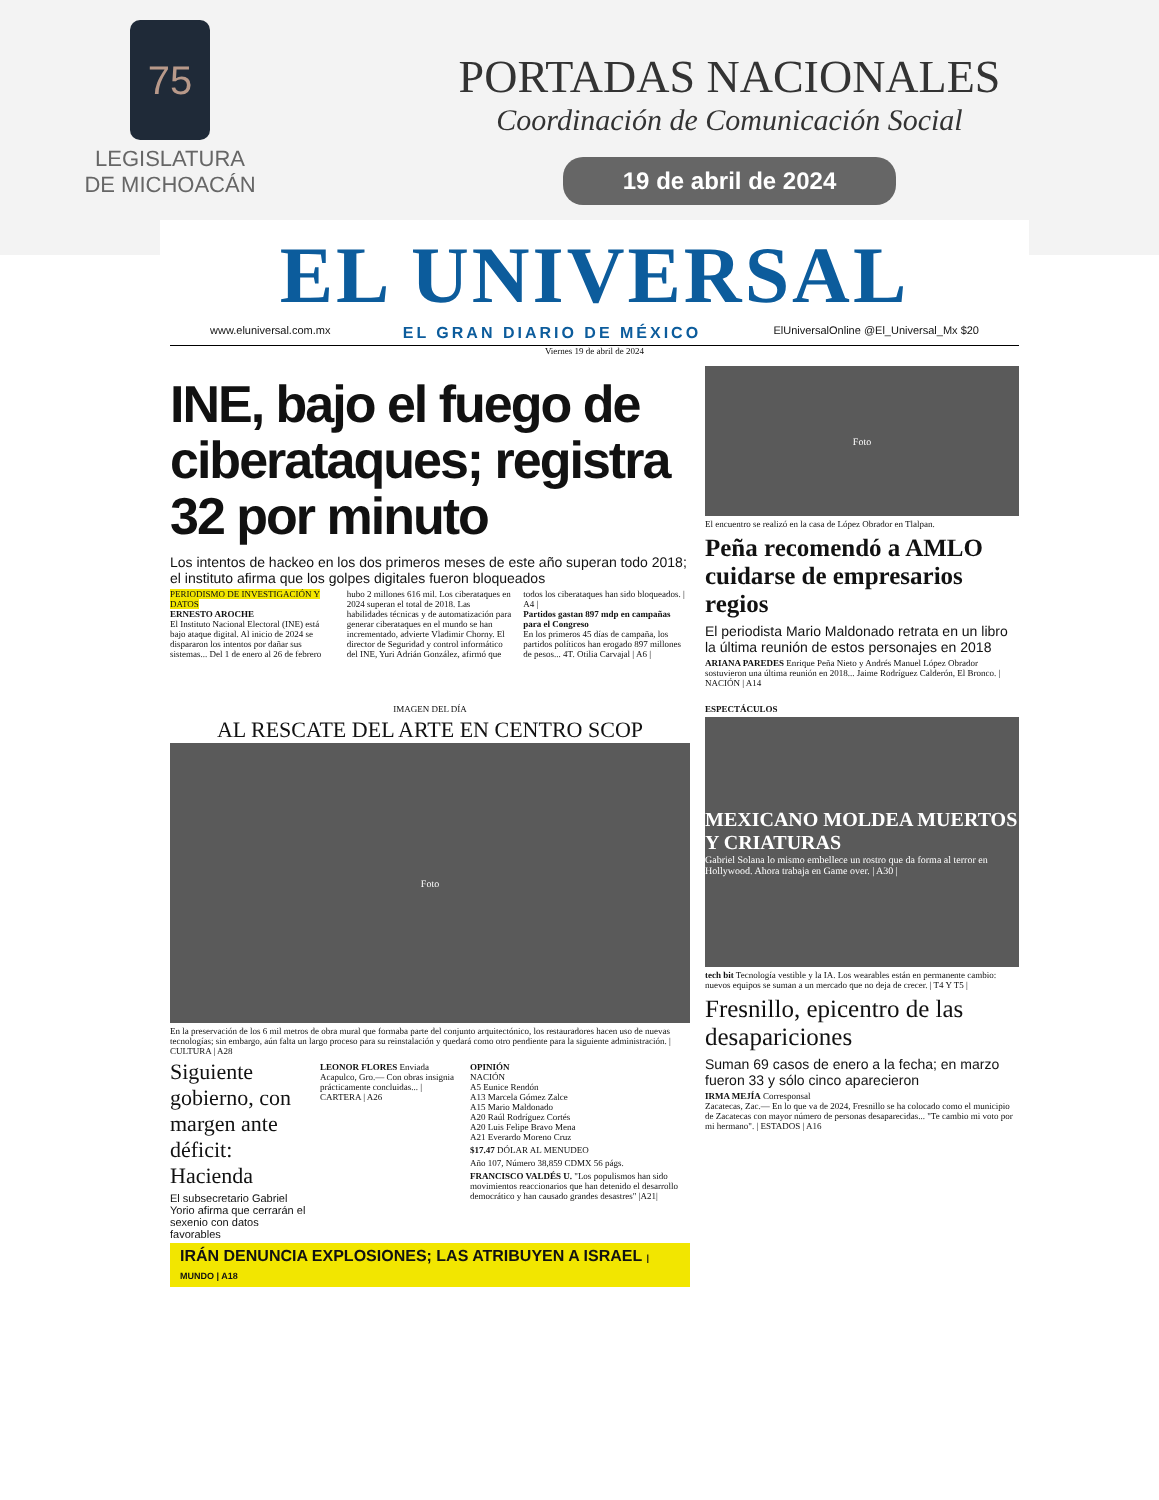75
LEGISLATURA
DE MICHOACÁN
PORTADAS NACIONALES
Coordinación de Comunicación Social
19 de abril de 2024
EL UNIVERSAL
www.eluniversal.com.mx EL GRAN DIARIO DE MÉXICO ElUniversalOnline @El_Universal_Mx $20
Viernes 19 de abril de 2024
INE, bajo el fuego de ciberataques; registra 32 por minuto
Los intentos de hackeo en los dos primeros meses de este año superan todo 2018; el instituto afirma que los golpes digitales fueron bloqueados
PERIODISMO DE INVESTIGACIÓN Y DATOS
ERNESTO AROCHE
El Instituto Nacional Electoral (INE) está bajo ataque digital. Al inicio de 2024 se dispararon los intentos por dañar sus sistemas... Del 1 de enero al 26 de febrero hubo 2 millones 616 mil. Los ciberataques en 2024 superan el total de 2018. Las habilidades técnicas y de automatización para generar ciberataques en el mundo se han incrementado, advierte Vladimir Chorny. El director de Seguridad y control informático del INE, Yuri Adrián González, afirmó que todos los ciberataques han sido bloqueados. | A4 |
Partidos gastan 897 mdp en campañas para el Congreso
En los primeros 45 días de campaña, los partidos políticos han erogado 897 millones de pesos... 4T. Otilia Carvajal | A6 |
Foto
El encuentro se realizó en la casa de López Obrador en Tlalpan.
Peña recomendó a AMLO cuidarse de empresarios regios
El periodista Mario Maldonado retrata en un libro la última reunión de estos personajes en 2018
ARIANA PAREDES Enrique Peña Nieto y Andrés Manuel López Obrador sostuvieron una última reunión en 2018... Jaime Rodríguez Calderón, El Bronco. | NACIÓN | A14
IMAGEN DEL DÍA
AL RESCATE DEL ARTE EN CENTRO SCOP
Foto
En la preservación de los 6 mil metros de obra mural que formaba parte del conjunto arquitectónico, los restauradores hacen uso de nuevas tecnologías; sin embargo, aún falta un largo proceso para su reinstalación y quedará como otro pendiente para la siguiente administración. | CULTURA | A28
Siguiente gobierno, con margen ante déficit: Hacienda
El subsecretario Gabriel Yorio afirma que cerrarán el sexenio con datos favorables
LEONOR FLORES Enviada
Acapulco, Gro.— Con obras insignia prácticamente concluidas... | CARTERA | A26
OPINIÓN
NACIÓN
A5 Eunice Rendón
A13 Marcela Gómez Zalce
A15 Mario Maldonado
A20 Raúl Rodríguez Cortés
A20 Luis Felipe Bravo Mena
A21 Everardo Moreno Cruz
$17.47 DÓLAR AL MENUDEO
Año 107, Número 38,859 CDMX 56 págs.
FRANCISCO VALDÉS U. "Los populismos han sido movimientos reaccionarios que han detenido el desarrollo democrático y han causado grandes desastres" |A21|
IRÁN DENUNCIA EXPLOSIONES; LAS ATRIBUYEN A ISRAEL | MUNDO | A18
ESPECTÁCULOS
MEXICANO MOLDEA MUERTOS Y CRIATURAS
Gabriel Solana lo mismo embellece un rostro que da forma al terror en Hollywood. Ahora trabaja en Game over. | A30 |
tech bit Tecnología vestible y la IA. Los wearables están en permanente cambio: nuevos equipos se suman a un mercado que no deja de crecer. | T4 Y T5 |
Fresnillo, epicentro de las desapariciones
Suman 69 casos de enero a la fecha; en marzo fueron 33 y sólo cinco aparecieron
IRMA MEJÍA Corresponsal
Zacatecas, Zac.— En lo que va de 2024, Fresnillo se ha colocado como el municipio de Zacatecas con mayor número de personas desaparecidas... "Te cambio mi voto por mi hermano". | ESTADOS | A16